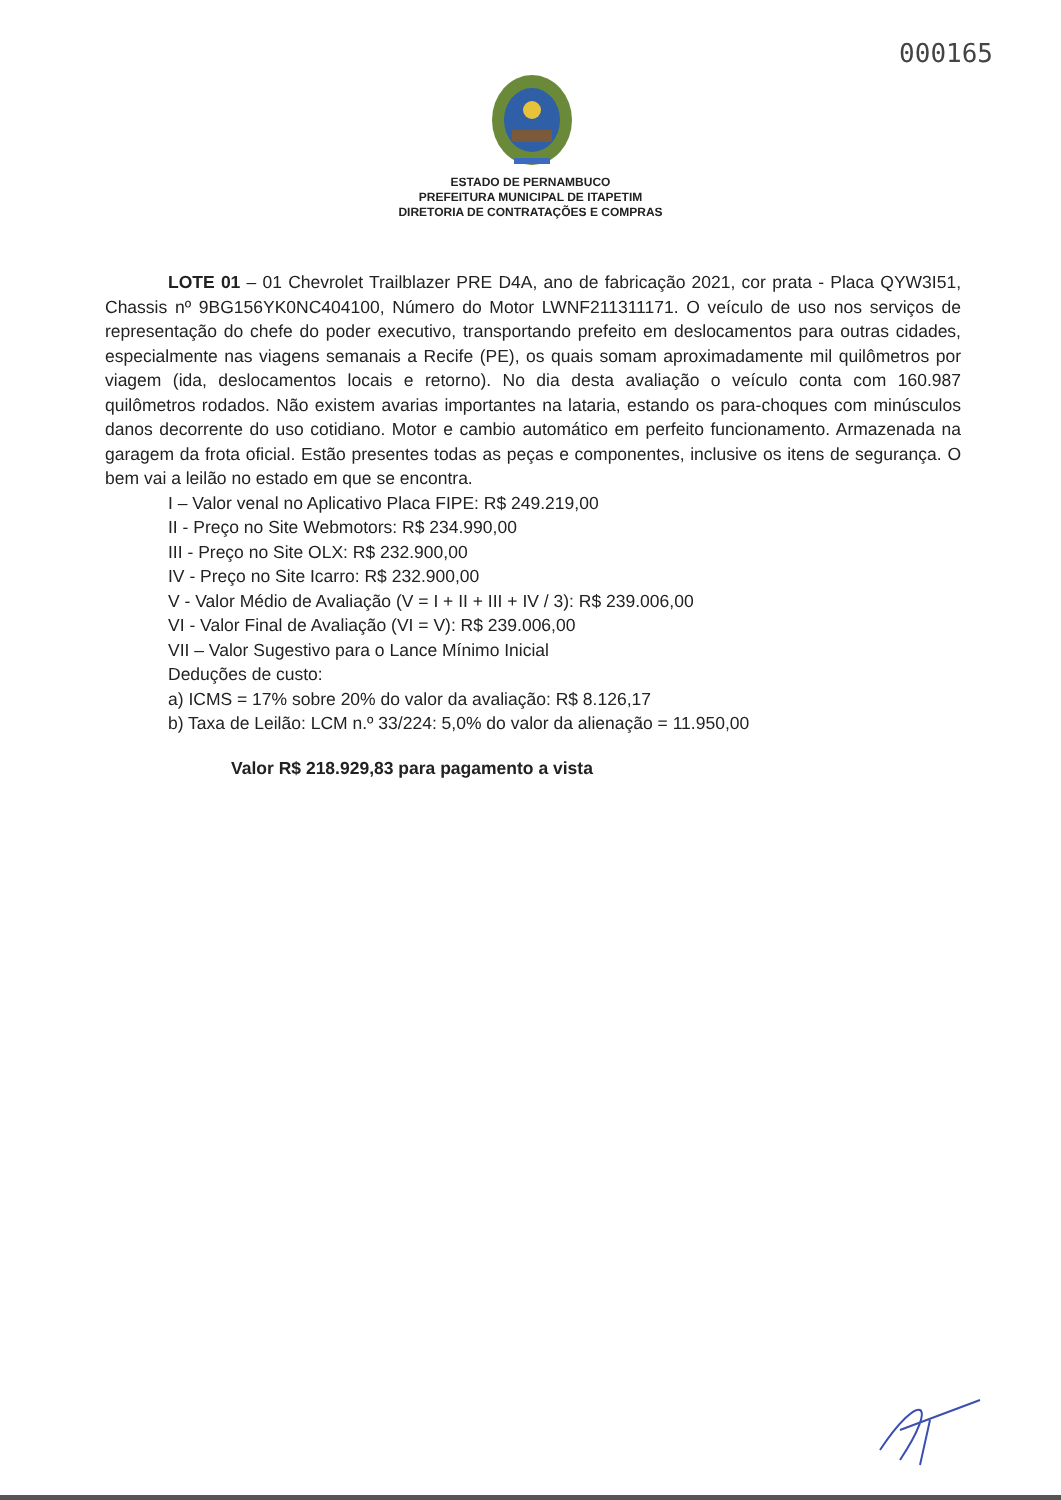000165
ESTADO DE PERNAMBUCO
PREFEITURA MUNICIPAL DE ITAPETIM
DIRETORIA DE CONTRATAÇÕES E COMPRAS
LOTE 01 – 01 Chevrolet Trailblazer PRE D4A, ano de fabricação 2021, cor prata - Placa QYW3I51, Chassis nº 9BG156YK0NC404100, Número do Motor LWNF211311171. O veículo de uso nos serviços de representação do chefe do poder executivo, transportando prefeito em deslocamentos para outras cidades, especialmente nas viagens semanais a Recife (PE), os quais somam aproximadamente mil quilômetros por viagem (ida, deslocamentos locais e retorno). No dia desta avaliação o veículo conta com 160.987 quilômetros rodados. Não existem avarias importantes na lataria, estando os para-choques com minúsculos danos decorrente do uso cotidiano. Motor e cambio automático em perfeito funcionamento. Armazenada na garagem da frota oficial. Estão presentes todas as peças e componentes, inclusive os itens de segurança. O bem vai a leilão no estado em que se encontra.
I – Valor venal no Aplicativo Placa FIPE: R$ 249.219,00
II - Preço no Site Webmotors: R$ 234.990,00
III - Preço no Site OLX: R$ 232.900,00
IV - Preço no Site Icarro: R$ 232.900,00
V - Valor Médio de Avaliação (V = I + II + III + IV / 3): R$ 239.006,00
VI - Valor Final de Avaliação (VI = V): R$ 239.006,00
VII – Valor Sugestivo para o Lance Mínimo Inicial
Deduções de custo:
a) ICMS = 17% sobre 20% do valor da avaliação: R$ 8.126,17
b) Taxa de Leilão: LCM n.º 33/224: 5,0% do valor da alienação = 11.950,00
Valor R$ 218.929,83 para pagamento a vista